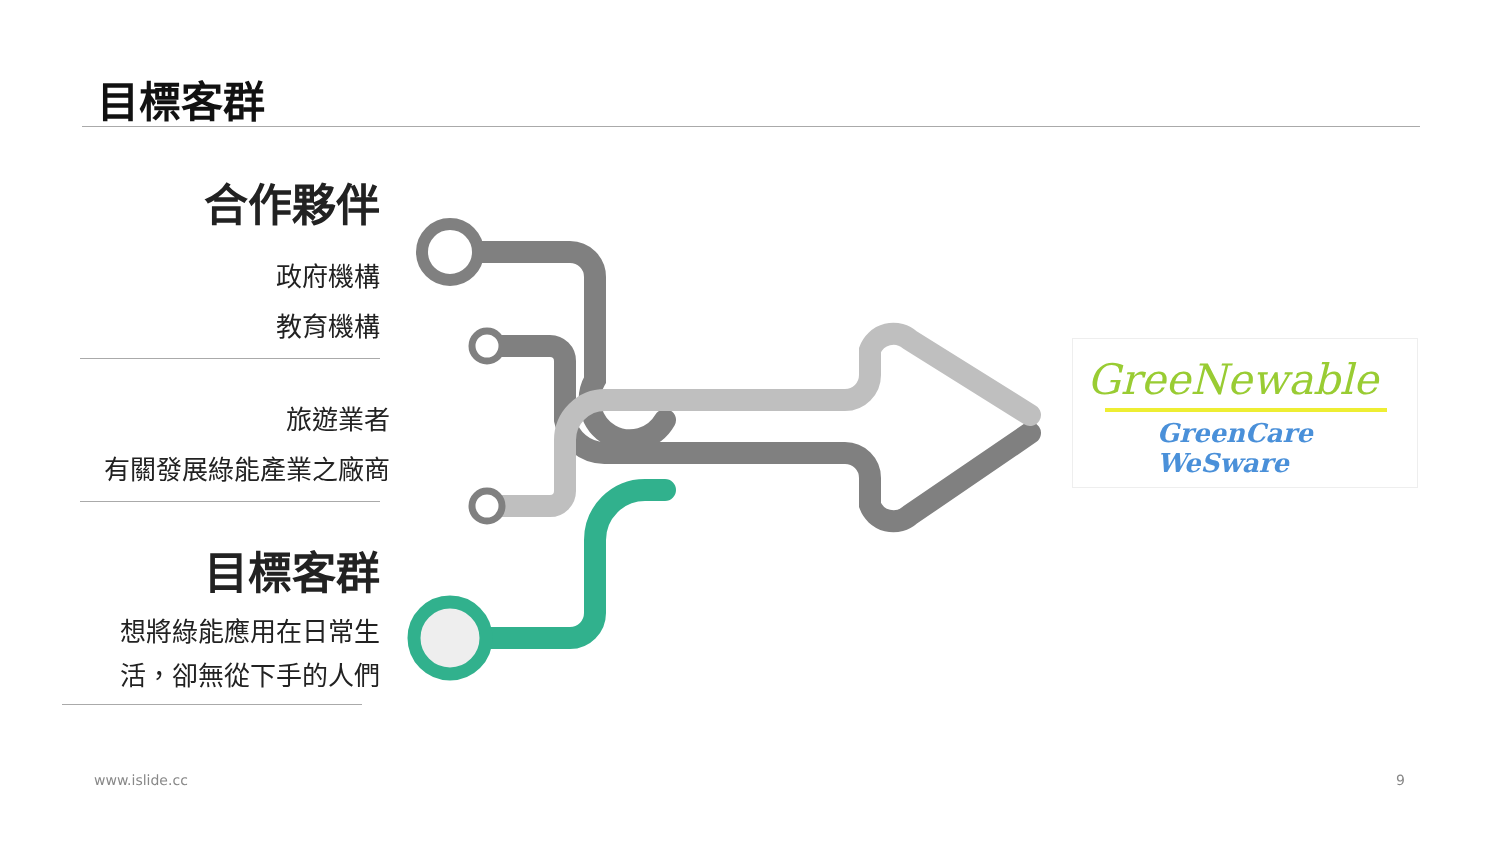目標客群
合作夥伴
政府機構
教育機構
旅遊業者
有關發展綠能產業之廠商
目標客群
想將綠能應用在日常生
活，卻無從下手的人們
GreeNewable
GreenCare WeSware
www.islide.cc 9